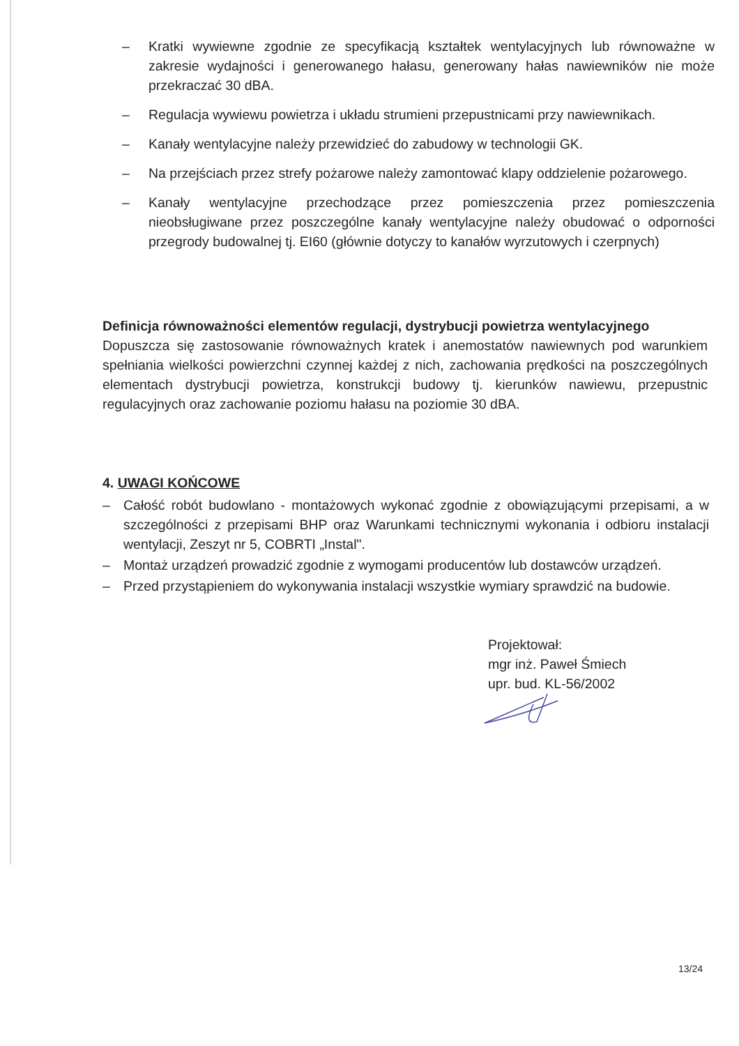– Kratki wywiewne zgodnie ze specyfikacją kształtek wentylacyjnych lub równoważne w zakresie wydajności i generowanego hałasu, generowany hałas nawiewników nie może przekraczać 30 dBA.
– Regulacja wywiewu powietrza i układu strumieni przepustnicami przy nawiewnikach.
– Kanały wentylacyjne należy przewidzieć do zabudowy w technologii GK.
– Na przejściach przez strefy pożarowe należy zamontować klapy oddzielenie pożarowego.
– Kanały wentylacyjne przechodzące przez pomieszczenia przez pomieszczenia nieobsługiwane przez poszczególne kanały wentylacyjne należy obudować o odporności przegrody budowalnej tj. EI60 (głównie dotyczy to kanałów wyrzutowych i czerpnych)
Definicja równoważności elementów regulacji, dystrybucji powietrza wentylacyjnego
Dopuszcza się zastosowanie równoważnych kratek i anemostatów nawiewnych pod warunkiem spełniania wielkości powierzchni czynnej każdej z nich, zachowania prędkości na poszczególnych elementach dystrybucji powietrza, konstrukcji budowy tj. kierunków nawiewu, przepustnic regulacyjnych oraz zachowanie poziomu hałasu na poziomie 30 dBA.
4. UWAGI KOŃCOWE
– Całość robót budowlano - montażowych wykonać zgodnie z obowiązującymi przepisami, a w szczególności z przepisami BHP oraz Warunkami technicznymi wykonania i odbioru instalacji wentylacji, Zeszyt nr 5, COBRTI „Instal".
– Montaż urządzeń prowadzić zgodnie z wymogami producentów lub dostawców urządzeń.
– Przed przystąpieniem do wykonywania instalacji wszystkie wymiary sprawdzić na budowie.
Projektował:
mgr inż. Paweł Śmiech
upr. bud. KL-56/2002
13/24